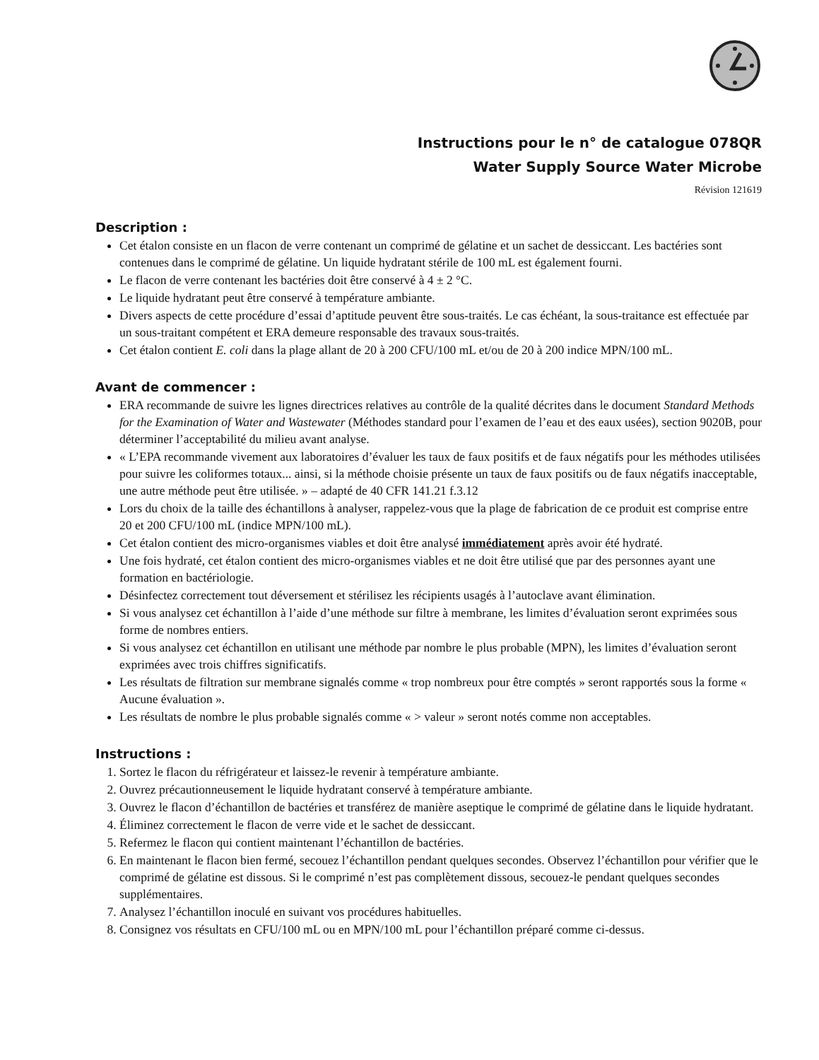Instructions pour le n° de catalogue 078QR
Water Supply Source Water Microbe
Révision 121619
Description :
Cet étalon consiste en un flacon de verre contenant un comprimé de gélatine et un sachet de dessiccant. Les bactéries sont contenues dans le comprimé de gélatine. Un liquide hydratant stérile de 100 mL est également fourni.
Le flacon de verre contenant les bactéries doit être conservé à 4 ± 2 °C.
Le liquide hydratant peut être conservé à température ambiante.
Divers aspects de cette procédure d’essai d’aptitude peuvent être sous-traités. Le cas échéant, la sous-traitance est effectuée par un sous-traitant compétent et ERA demeure responsable des travaux sous-traités.
Cet étalon contient E. coli dans la plage allant de 20 à 200 CFU/100 mL et/ou de 20 à 200 indice MPN/100 mL.
Avant de commencer :
ERA recommande de suivre les lignes directrices relatives au contrôle de la qualité décrites dans le document Standard Methods for the Examination of Water and Wastewater (Méthodes standard pour l’examen de l’eau et des eaux usées), section 9020B, pour déterminer l’acceptabilité du milieu avant analyse.
« L’EPA recommande vivement aux laboratoires d’évaluer les taux de faux positifs et de faux négatifs pour les méthodes utilisées pour suivre les coliformes totaux... ainsi, si la méthode choisie présente un taux de faux positifs ou de faux négatifs inacceptable, une autre méthode peut être utilisée. » – adapté de 40 CFR 141.21 f.3.12
Lors du choix de la taille des échantillons à analyser, rappelez-vous que la plage de fabrication de ce produit est comprise entre 20 et 200 CFU/100 mL (indice MPN/100 mL).
Cet étalon contient des micro-organismes viables et doit être analysé immédiatement après avoir été hydraté.
Une fois hydraté, cet étalon contient des micro-organismes viables et ne doit être utilisé que par des personnes ayant une formation en bactériologie.
Désinfectez correctement tout déversement et stérilisez les récipients usagés à l’autoclave avant élimination.
Si vous analysez cet échantillon à l’aide d’une méthode sur filtre à membrane, les limites d’évaluation seront exprimées sous forme de nombres entiers.
Si vous analysez cet échantillon en utilisant une méthode par nombre le plus probable (MPN), les limites d’évaluation seront exprimées avec trois chiffres significatifs.
Les résultats de filtration sur membrane signalés comme « trop nombreux pour être comptés » seront rapportés sous la forme « Aucune évaluation ».
Les résultats de nombre le plus probable signalés comme « > valeur » seront notés comme non acceptables.
Instructions :
1. Sortez le flacon du réfrigérateur et laissez-le revenir à température ambiante.
2. Ouvrez précautionneusement le liquide hydratant conservé à température ambiante.
3. Ouvrez le flacon d’échantillon de bactéries et transférez de manière aseptique le comprimé de gélatine dans le liquide hydratant.
4. Éliminez correctement le flacon de verre vide et le sachet de dessiccant.
5. Refermez le flacon qui contient maintenant l’échantillon de bactéries.
6. En maintenant le flacon bien fermé, secouez l’échantillon pendant quelques secondes. Observez l’échantillon pour vérifier que le comprimé de gélatine est dissous. Si le comprimé n’est pas complètement dissous, secouez-le pendant quelques secondes supplémentaires.
7. Analysez l’échantillon inoculé en suivant vos procédures habituelles.
8. Consignez vos résultats en CFU/100 mL ou en MPN/100 mL pour l’échantillon préparé comme ci-dessus.